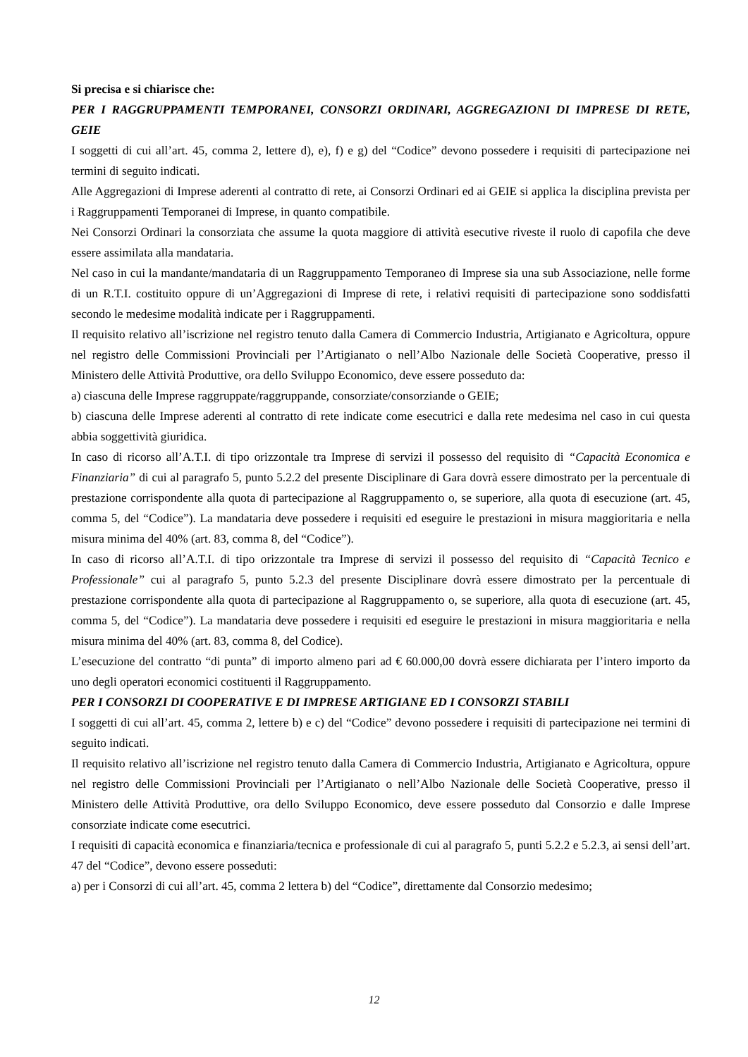Si precisa e si chiarisce che:
PER I RAGGRUPPAMENTI TEMPORANEI, CONSORZI ORDINARI, AGGREGAZIONI DI IMPRESE DI RETE, GEIE
I soggetti di cui all’art. 45, comma 2, lettere d), e), f) e g) del “Codice” devono possedere i requisiti di partecipazione nei termini di seguito indicati.
Alle Aggregazioni di Imprese aderenti al contratto di rete, ai Consorzi Ordinari ed ai GEIE si applica la disciplina prevista per i Raggruppamenti Temporanei di Imprese, in quanto compatibile.
Nei Consorzi Ordinari la consorziata che assume la quota maggiore di attività esecutive riveste il ruolo di capofila che deve essere assimilata alla mandataria.
Nel caso in cui la mandante/mandataria di un Raggruppamento Temporaneo di Imprese sia una sub Associazione, nelle forme di un R.T.I. costituito oppure di un’Aggregazioni di Imprese di rete, i relativi requisiti di partecipazione sono soddisfatti secondo le medesime modalità indicate per i Raggruppamenti.
Il requisito relativo all’iscrizione nel registro tenuto dalla Camera di Commercio Industria, Artigianato e Agricoltura, oppure nel registro delle Commissioni Provinciali per l’Artigianato o nell’Albo Nazionale delle Società Cooperative, presso il Ministero delle Attività Produttive, ora dello Sviluppo Economico, deve essere posseduto da:
a) ciascuna delle Imprese raggruppate/raggruppande, consorziate/consorziande o GEIE;
b) ciascuna delle Imprese aderenti al contratto di rete indicate come esecutrici e dalla rete medesima nel caso in cui questa abbia soggettività giuridica.
In caso di ricorso all’A.T.I. di tipo orizzontale tra Imprese di servizi il possesso del requisito di “Capacità Economica e Finanziaria” di cui al paragrafo 5, punto 5.2.2 del presente Disciplinare di Gara dovrà essere dimostrato per la percentuale di prestazione corrispondente alla quota di partecipazione al Raggruppamento o, se superiore, alla quota di esecuzione (art. 45, comma 5, del “Codice”). La mandataria deve possedere i requisiti ed eseguire le prestazioni in misura maggioritaria e nella misura minima del 40% (art. 83, comma 8, del “Codice”).
In caso di ricorso all’A.T.I. di tipo orizzontale tra Imprese di servizi il possesso del requisito di “Capacità Tecnico e Professionale” cui al paragrafo 5, punto 5.2.3 del presente Disciplinare dovrà essere dimostrato per la percentuale di prestazione corrispondente alla quota di partecipazione al Raggruppamento o, se superiore, alla quota di esecuzione (art. 45, comma 5, del “Codice”). La mandataria deve possedere i requisiti ed eseguire le prestazioni in misura maggioritaria e nella misura minima del 40% (art. 83, comma 8, del Codice).
L’esecuzione del contratto “di punta” di importo almeno pari ad € 60.000,00 dovrà essere dichiarata per l’intero importo da uno degli operatori economici costituenti il Raggruppamento.
PER I CONSORZI DI COOPERATIVE E DI IMPRESE ARTIGIANE ED I CONSORZI STABILI
I soggetti di cui all’art. 45, comma 2, lettere b) e c) del “Codice” devono possedere i requisiti di partecipazione nei termini di seguito indicati.
Il requisito relativo all’iscrizione nel registro tenuto dalla Camera di Commercio Industria, Artigianato e Agricoltura, oppure nel registro delle Commissioni Provinciali per l’Artigianato o nell’Albo Nazionale delle Società Cooperative, presso il Ministero delle Attività Produttive, ora dello Sviluppo Economico, deve essere posseduto dal Consorzio e dalle Imprese consorziate indicate come esecutrici.
I requisiti di capacità economica e finanziaria/tecnica e professionale di cui al paragrafo 5, punti 5.2.2 e 5.2.3, ai sensi dell’art. 47 del “Codice”, devono essere posseduti:
a) per i Consorzi di cui all’art. 45, comma 2 lettera b) del “Codice”, direttamente dal Consorzio medesimo;
12